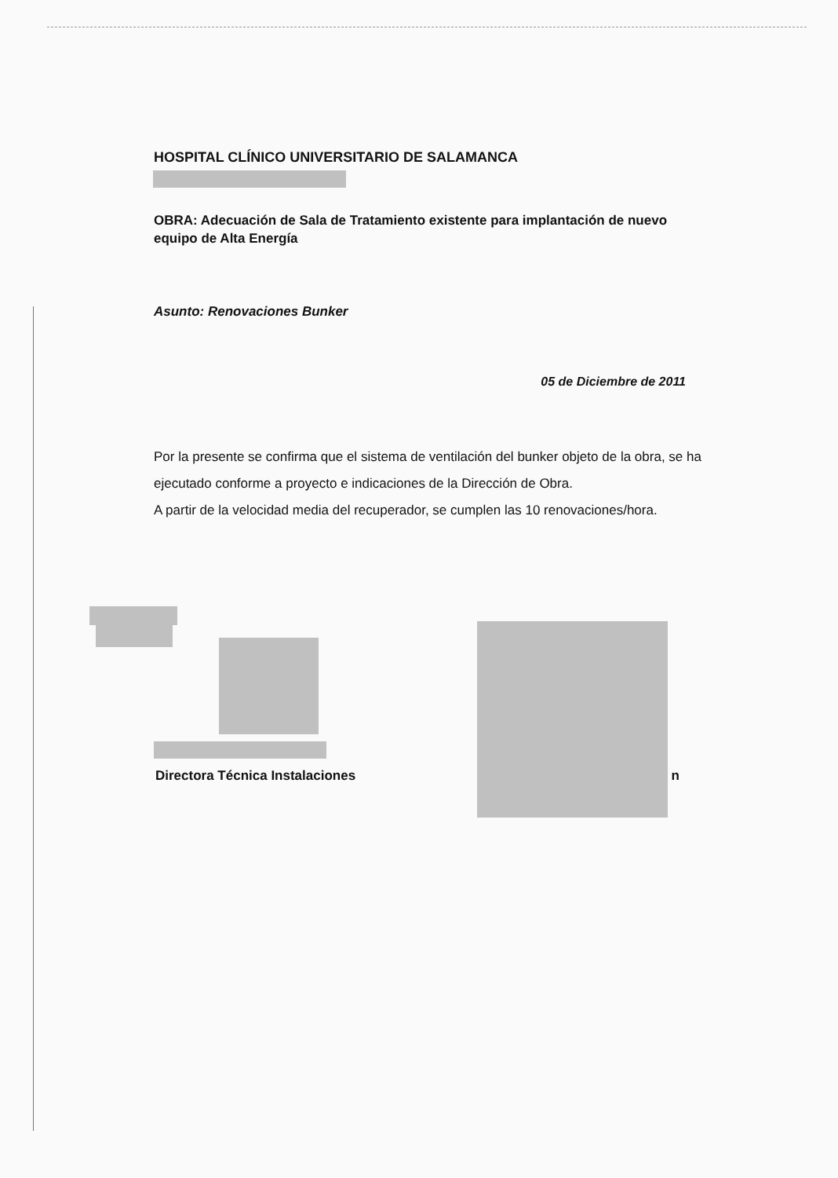HOSPITAL CLÍNICO UNIVERSITARIO DE SALAMANCA
OBRA: Adecuación de Sala de Tratamiento existente para implantación de nuevo equipo de Alta Energía
Asunto: Renovaciones Bunker
05 de Diciembre de 2011
Por la presente se confirma que el sistema de ventilación del bunker objeto de la obra, se ha ejecutado conforme a proyecto e indicaciones de la Dirección de Obra.
A partir de la velocidad media del recuperador, se cumplen las 10 renovaciones/hora.
Directora Técnica Instalaciones n